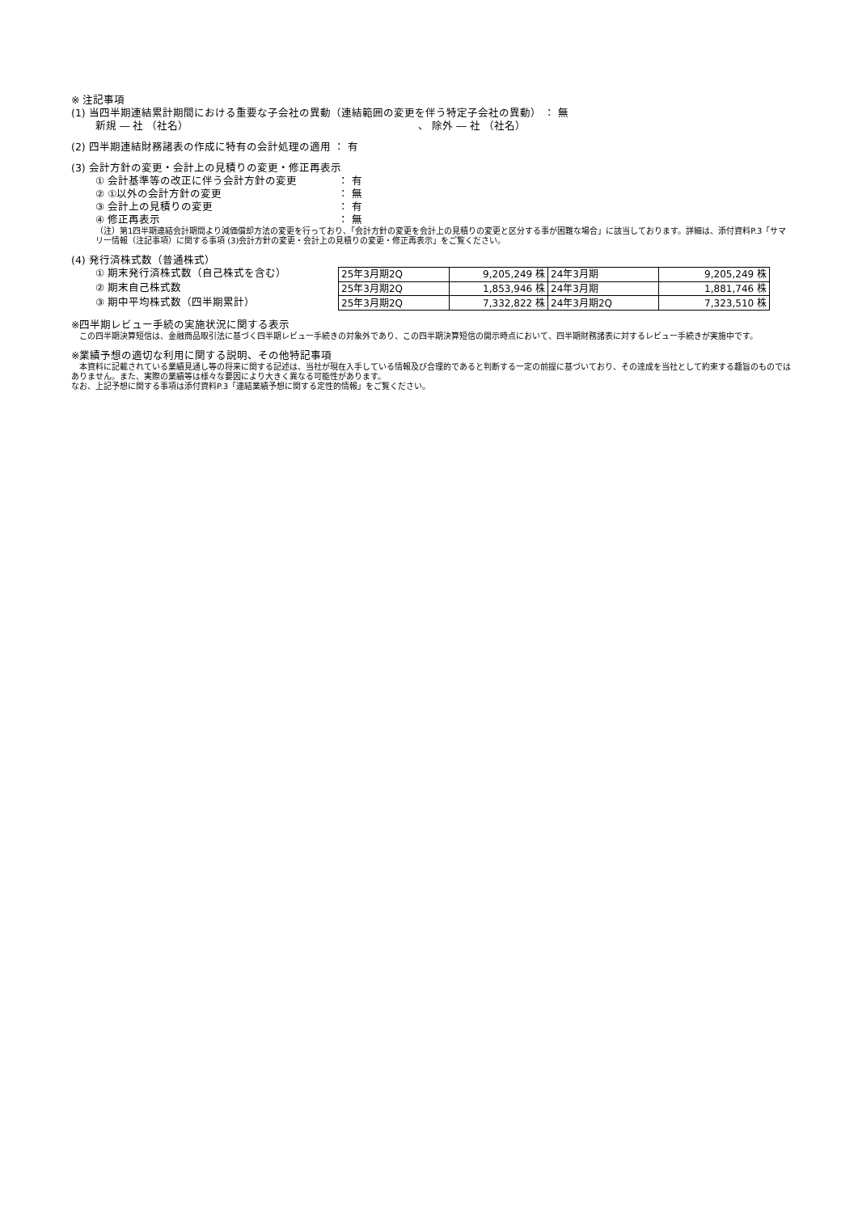※ 注記事項
(1) 当四半期連結累計期間における重要な子会社の異動（連結範囲の変更を伴う特定子会社の異動） ： 無
新規 ― 社 （社名） 、 除外 ― 社 （社名）
(2) 四半期連結財務諸表の作成に特有の会計処理の適用 ： 有
(3) 会計方針の変更・会計上の見積りの変更・修正再表示
① 会計基準等の改正に伴う会計方針の変更 ： 有
② ①以外の会計方針の変更 ： 無
③ 会計上の見積りの変更 ： 有
④ 修正再表示 ： 無
（注）第1四半期連結会計期間より減価償却方法の変更を行っており、「会計方針の変更を会計上の見積りの変更と区分する事が困難な場合」に該当しております。詳細は、添付資料P.3「サマリー情報（注記事項）に関する事項 (3)会計方針の変更・会計上の見積りの変更・修正再表示」をご覧ください。
(4) 発行済株式数（普通株式）
① 期末発行済株式数（自己株式を含む）
② 期末自己株式数
③ 期中平均株式数（四半期累計）
| 25年3月期2Q | 9,205,249 株 | 24年3月期 | 9,205,249 株 |
| 25年3月期2Q | 1,853,946 株 | 24年3月期 | 1,881,746 株 |
| 25年3月期2Q | 7,332,822 株 | 24年3月期2Q | 7,323,510 株 |
※四半期レビュー手続の実施状況に関する表示
　この四半期決算短信は、金融商品取引法に基づく四半期レビュー手続きの対象外であり、この四半期決算短信の開示時点において、四半期財務諸表に対するレビュー手続きが実施中です。
※業績予想の適切な利用に関する説明、その他特記事項
　本資料に記載されている業績見通し等の将来に関する記述は、当社が現在入手している情報及び合理的であると判断する一定の前提に基づいており、その達成を当社として約束する趣旨のものではありません。また、実際の業績等は様々な要因により大きく異なる可能性があります。
なお、上記予想に関する事項は添付資料P.3「連結業績予想に関する定性的情報」をご覧ください。